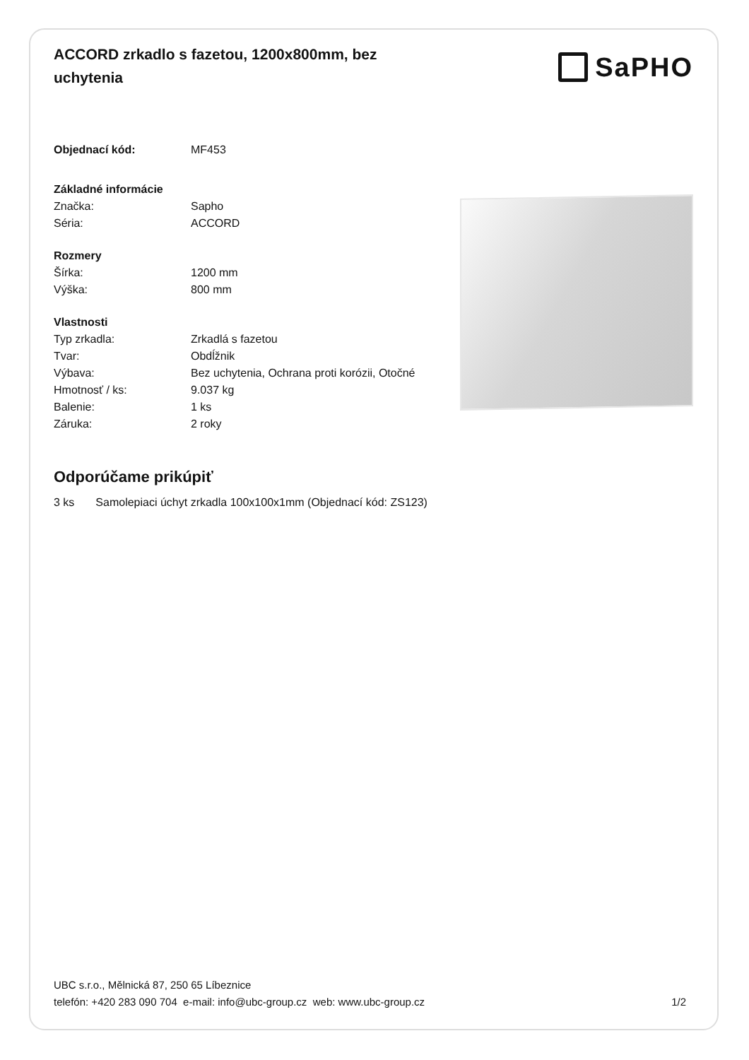ACCORD zrkadlo s fazetou, 1200x800mm, bez uchytenia
SaPHO
| Objednací kód: | MF453 |
Základné informácie
| Značka: | Sapho |
| Séria: | ACCORD |
Rozmery
| Šírka: | 1200 mm |
| Výška: | 800 mm |
Vlastnosti
| Typ zrkadla: | Zrkadlá s fazetou |
| Tvar: | Obdĺžnik |
| Výbava: | Bez uchytenia, Ochrana proti korózii, Otočné |
| Hmotnosť / ks: | 9.037 kg |
| Balenie: | 1 ks |
| Záruka: | 2 roky |
Odporúčame prikúpiť
3 ks Samolepiaci úchyt zrkadla 100x100x1mm (Objednací kód: ZS123)
UBC s.r.o., Mělnická 87, 250 65 Líbeznice
telefón: +420 283 090 704 e-mail: info@ubc-group.cz web: www.ubc-group.cz 1/2